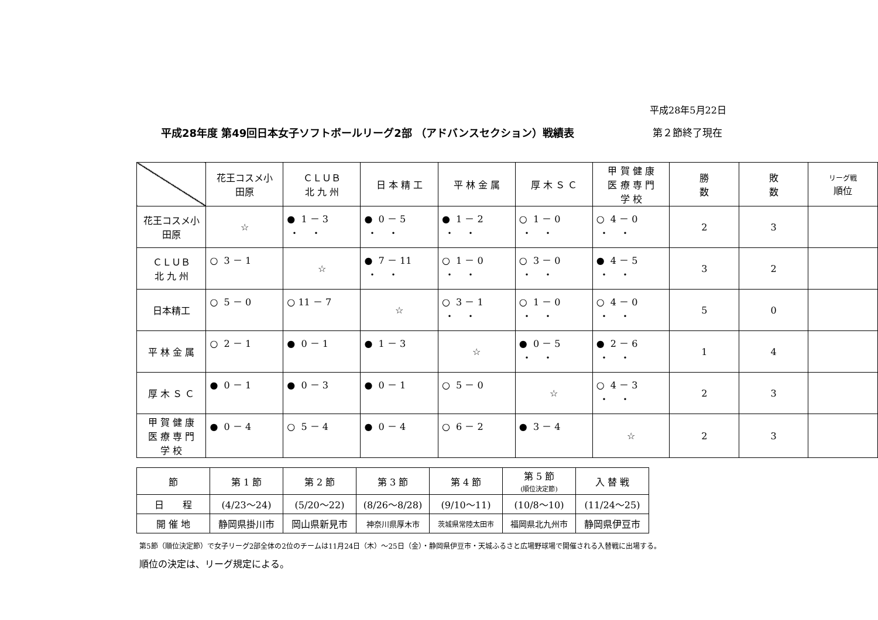平成28年5月22日
平成28年度 第49回日本女子ソフトボールリーグ2部 （アドバンスセクション）戦績表 第２節終了現在
| | 花王コスメ小 田原 | ＣＬＵＢ 北 九 州 | 日 本 精 工 | 平 林 金 属 | 厚 木 Ｓ Ｃ | 甲 賀 健 康 医 療 専 門 学 校 | 勝 数 | 敗 数 | リーグ戦 順位 |
| --- | --- | --- | --- | --- | --- | --- | --- | --- | --- |
| 花王コスメ小 田原 | ☆ | ● 1 － 3 ・ ・ | ● 0 － 5 ・ ・ | ● 1 － 2 ・ ・ | ○ 1 － 0 ・ ・ | ○ 4 － 0 ・ ・ | 2 | 3 | |
| ＣＬＵＢ 北 九 州 | ○ 3 － 1 | ☆ | ● 7 － 11 ・ ・ | ○ 1 － 0 ・ ・ | ○ 3 － 0 ・ ・ | ● 4 － 5 ・ ・ | 3 | 2 | |
| 日本精工 | ○ 5 － 0 | ○ 11 － 7 | ☆ | ○ 3 － 1 ・ ・ | ○ 1 － 0 ・ ・ | ○ 4 － 0 ・ ・ | 5 | 0 | |
| 平 林 金 属 | ○ 2 － 1 | ● 0 － 1 | ● 1 － 3 | ☆ | ● 0 － 5 ・ ・ | ● 2 － 6 ・ ・ | 1 | 4 | |
| 厚 木 Ｓ Ｃ | ● 0 － 1 | ● 0 － 3 | ● 0 － 1 | ○ 5 － 0 | ☆ | ○ 4 － 3 ・ ・ | 2 | 3 | |
| 甲 賀 健 康 医 療 専 門 学 校 | ● 0 － 4 | ○ 5 － 4 | ● 0 － 4 | ○ 6 － 2 | ● 3 － 4 | ☆ | 2 | 3 | |
| 節 | 第 1 節 | 第 2 節 | 第 3 節 | 第 4 節 | 第 5 節 (順位決定節) | 入 替 戦 |
| 日 程 | (4/23～24) | (5/20～22) | (8/26～8/28) | (9/10～11) | (10/8～10) | (11/24～25) |
| 開 催 地 | 静岡県掛川市 | 岡山県新見市 | 神奈川県厚木市 | 茨城県常陸太田市 | 福岡県北九州市 | 静岡県伊豆市 |
第5節（順位決定節）で女子リーグ2部全体の2位のチームは11月24日（木）～25日（金）・静岡県伊豆市・天城ふるさと広場野球場で開催される入替戦に出場する。
順位の決定は、リーグ規定による。